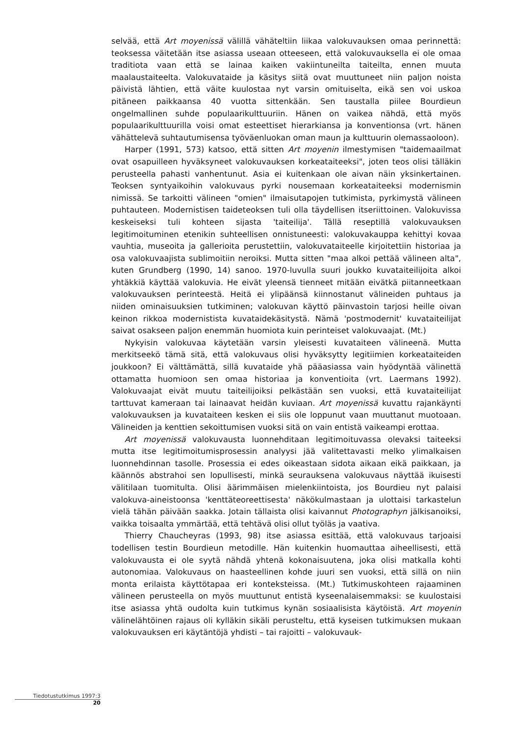selvää, että Art moyenissä välillä vähäteltiin liikaa valokuvauksen omaa perinnettä: teoksessa väitetään itse asiassa useaan otteeseen, että valokuvauksella ei ole omaa traditiota vaan että se lainaa kaiken vakiintuneilta taiteilta, ennen muuta maalaustaiteelta. Valokuvataide ja käsitys siitä ovat muuttuneet niin paljon noista päivistä lähtien, että väite kuulostaa nyt varsin omituiselta, eikä sen voi uskoa pitäneen paikkaansa 40 vuotta sittenkään. Sen taustalla piilee Bourdieun ongelmallinen suhde populaarikulttuuriin. Hänen on vaikea nähdä, että myös populaarikulttuurilla voisi omat esteettiset hierarkiansa ja konventionsa (vrt. hänen vähättelevä suhtautumisensa työväenluokan oman maun ja kulttuurin olemassaoloon).
Harper (1991, 573) katsoo, että sitten Art moyenin ilmestymisen "taidemaailmat ovat osapuilleen hyväksyneet valokuvauksen korkeataiteeksi", joten teos olisi tälläkin perusteella pahasti vanhentunut. Asia ei kuitenkaan ole aivan näin yksinkertainen. Teoksen syntyaikoihin valokuvaus pyrki nousemaan korkeataiteeksi modernismin nimissä. Se tarkoitti välineen "omien" ilmaisutapojen tutkimista, pyrkimystä välineen puhtauteen. Modernistisen taideteoksen tuli olla täydellisen itseriittoinen. Valokuvissa keskeiseksi tuli kohteen sijasta 'taiteilija'. Tällä reseptillä valokuvauksen legitimoituminen etenikin suhteellisen onnistuneesti: valokuvakauppa kehittyi kovaa vauhtia, museoita ja gallerioita perustettiin, valokuvataiteelle kirjoitettiin historiaa ja osa valokuvaajista sublimoitiin neroiksi. Mutta sitten "maa alkoi pettää välineen alta", kuten Grundberg (1990, 14) sanoo. 1970-luvulla suuri joukko kuvataiteilijoita alkoi yhtäkkiä käyttää valokuvia. He eivät yleensä tienneet mitään eivätkä piitanneetkaan valokuvauksen perinteestä. Heitä ei ylipäänsä kiinnostanut välineiden puhtaus ja niiden ominaisuuksien tutkiminen; valokuvan käyttö päinvastoin tarjosi heille oivan keinon rikkoa modernistista kuvataidekäsitystä. Nämä 'postmodernit' kuvataiteilijat saivat osakseen paljon enemmän huomiota kuin perinteiset valokuvaajat. (Mt.)
Nykyisin valokuvaa käytetään varsin yleisesti kuvataiteen välineenä. Mutta merkitseekö tämä sitä, että valokuvaus olisi hyväksytty legitiimien korkeataiteiden joukkoon? Ei välttämättä, sillä kuvataide yhä pääasiassa vain hyödyntää välinettä ottamatta huomioon sen omaa historiaa ja konventioita (vrt. Laermans 1992). Valokuvaajat eivät muutu taiteilijoiksi pelkästään sen vuoksi, että kuvataiteilijat tarttuvat kameraan tai lainaavat heidän kuviaan. Art moyenissä kuvattu rajankäynti valokuvauksen ja kuvataiteen kesken ei siis ole loppunut vaan muuttanut muotoaan. Välineiden ja kenttien sekoittumisen vuoksi sitä on vain entistä vaikeampi erottaa.
Art moyenissä valokuvausta luonnehditaan legitimoituvassa olevaksi taiteeksi mutta itse legitimoitumisprosessin analyysi jää valitettavasti melko ylimalkaisen luonnehdinnan tasolle. Prosessia ei edes oikeastaan sidota aikaan eikä paikkaan, ja käännös abstrahoi sen lopullisesti, minkä seurauksena valokuvaus näyttää ikuisesti välitilaan tuomitulta. Olisi äärimmäisen mielenkiintoista, jos Bourdieu nyt palaisi valokuva-aineistoonsa 'kenttäteoreettisesta' näkökulmastaan ja ulottaisi tarkastelun vielä tähän päivään saakka. Jotain tällaista olisi kaivannut Photographyn jälkisanoiksi, vaikka toisaalta ymmärtää, että tehtävä olisi ollut työläs ja vaativa.
Thierry Chaucheyras (1993, 98) itse asiassa esittää, että valokuvaus tarjoaisi todellisen testin Bourdieun metodille. Hän kuitenkin huomauttaa aiheellisesti, että valokuvausta ei ole syytä nähdä yhtenä kokonaisuutena, joka olisi matkalla kohti autonomiaa. Valokuvaus on haasteellinen kohde juuri sen vuoksi, että sillä on niin monta erilaista käyttötapaa eri konteksteissa. (Mt.) Tutkimuskohteen rajaaminen välineen perusteella on myös muuttunut entistä kyseenalaisemmaksi: se kuulostaisi itse asiassa yhtä oudolta kuin tutkimus kynän sosiaalisista käytöistä. Art moyenin välinelähtöinen rajaus oli kylläkin sikäli perusteltu, että kyseisen tutkimuksen mukaan valokuvauksen eri käytäntöjä yhdisti – tai rajoitti – valokuvauk-
Tiedotustutkimus 1997:3
20